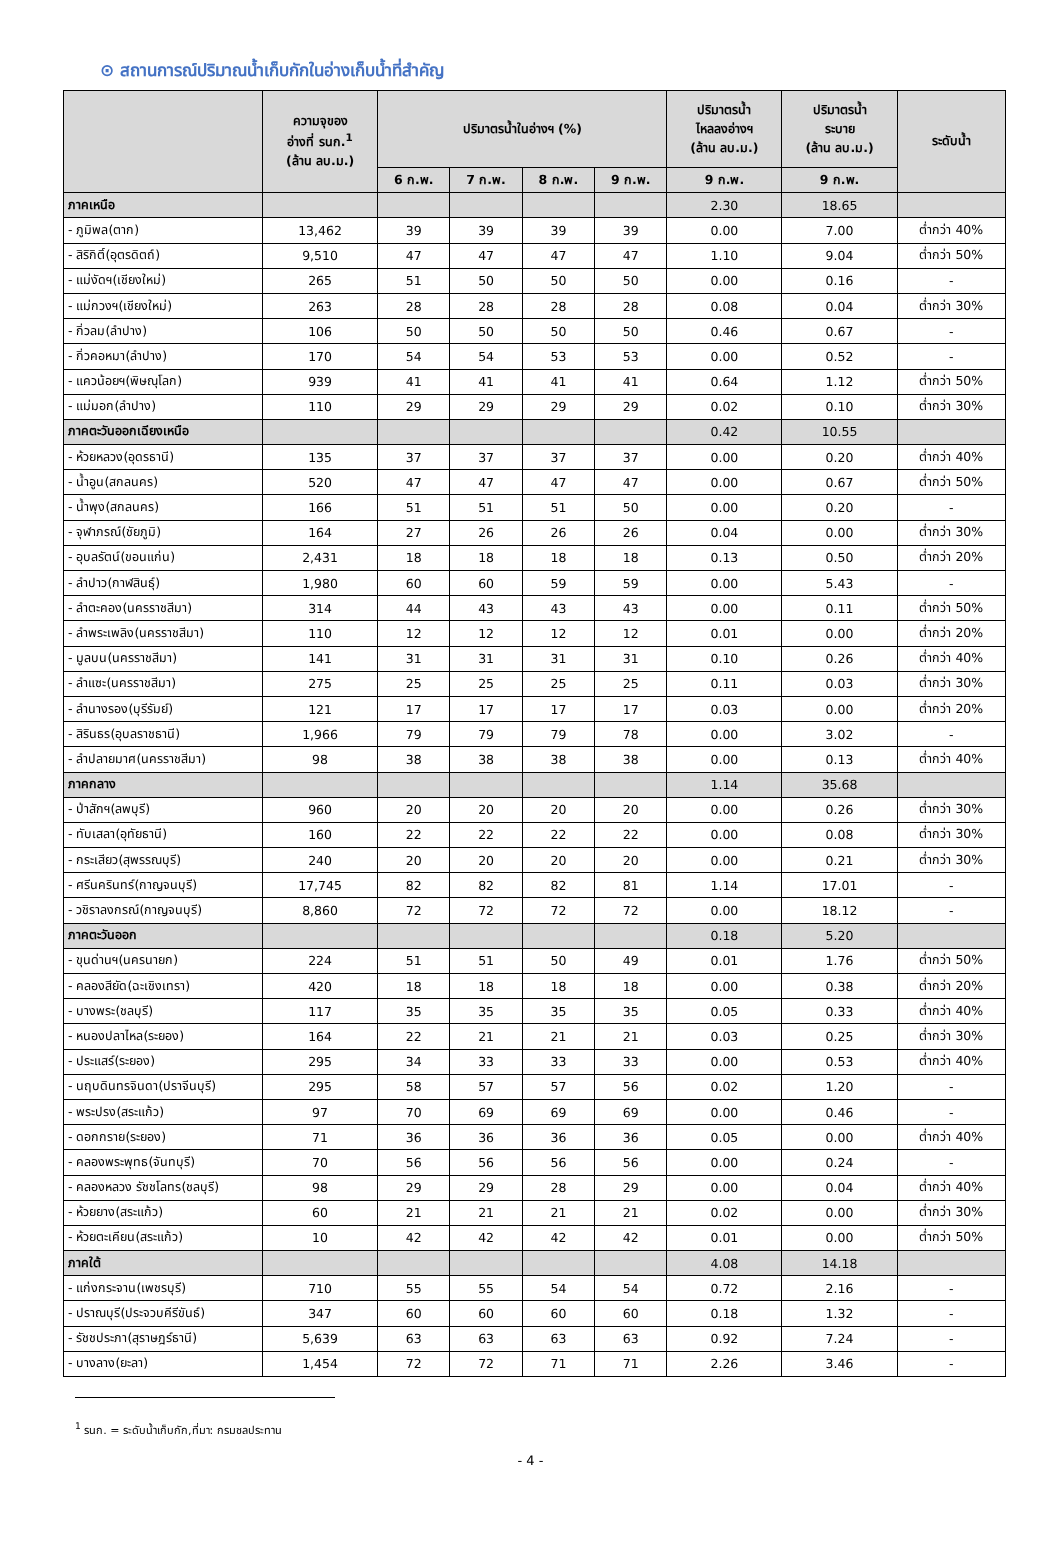⊙ สถานการณ์ปริมาณน้ำเก็บกักในอ่างเก็บน้ำที่สำคัญ
| | ความจุของ อ่างที่ รนก.<sup>1</sup> (ล้าน ลบ.ม.) | ปริมาตรน้ำในอ่างฯ (%) | | | | ปริมาตรน้ำ ไหลลงอ่างฯ (ล้าน ลบ.ม.) | ปริมาตรน้ำ ระบาย (ล้าน ลบ.ม.) | ระดับน้ำ |
| --- | --- | --- | --- | --- | --- | --- | --- | --- |
| | | 6 ก.พ. | 7 ก.พ. | 8 ก.พ. | 9 ก.พ. | 9 ก.พ. | 9 ก.พ. | |
| ภาคเหนือ | | | | | | 2.30 | 18.65 | |
| - ภูมิพล(ตาก) | 13,462 | 39 | 39 | 39 | 39 | 0.00 | 7.00 | ต่ำกว่า 40% |
| - สิริกิติ์(อุตรดิตถ์) | 9,510 | 47 | 47 | 47 | 47 | 1.10 | 9.04 | ต่ำกว่า 50% |
| - แม่งัดฯ(เชียงใหม่) | 265 | 51 | 50 | 50 | 50 | 0.00 | 0.16 | - |
| - แม่กวงฯ(เชียงใหม่) | 263 | 28 | 28 | 28 | 28 | 0.08 | 0.04 | ต่ำกว่า 30% |
| - กิ่วลม(ลำปาง) | 106 | 50 | 50 | 50 | 50 | 0.46 | 0.67 | - |
| - กิ่วคอหมา(ลำปาง) | 170 | 54 | 54 | 53 | 53 | 0.00 | 0.52 | - |
| - แควน้อยฯ(พิษณุโลก) | 939 | 41 | 41 | 41 | 41 | 0.64 | 1.12 | ต่ำกว่า 50% |
| - แม่มอก(ลำปาง) | 110 | 29 | 29 | 29 | 29 | 0.02 | 0.10 | ต่ำกว่า 30% |
| ภาคตะวันออกเฉียงเหนือ | | | | | | 0.42 | 10.55 | |
| - ห้วยหลวง(อุดรธานี) | 135 | 37 | 37 | 37 | 37 | 0.00 | 0.20 | ต่ำกว่า 40% |
| - น้ำอูน(สกลนคร) | 520 | 47 | 47 | 47 | 47 | 0.00 | 0.67 | ต่ำกว่า 50% |
| - น้ำพุง(สกลนคร) | 166 | 51 | 51 | 51 | 50 | 0.00 | 0.20 | - |
| - จุฬาภรณ์(ชัยภูมิ) | 164 | 27 | 26 | 26 | 26 | 0.04 | 0.00 | ต่ำกว่า 30% |
| - อุบลรัตน์(ขอนแก่น) | 2,431 | 18 | 18 | 18 | 18 | 0.13 | 0.50 | ต่ำกว่า 20% |
| - ลำปาว(กาฬสินธุ์) | 1,980 | 60 | 60 | 59 | 59 | 0.00 | 5.43 | - |
| - ลำตะคอง(นครราชสีมา) | 314 | 44 | 43 | 43 | 43 | 0.00 | 0.11 | ต่ำกว่า 50% |
| - ลำพระเพลิง(นครราชสีมา) | 110 | 12 | 12 | 12 | 12 | 0.01 | 0.00 | ต่ำกว่า 20% |
| - มูลบน(นครราชสีมา) | 141 | 31 | 31 | 31 | 31 | 0.10 | 0.26 | ต่ำกว่า 40% |
| - ลำแซะ(นครราชสีมา) | 275 | 25 | 25 | 25 | 25 | 0.11 | 0.03 | ต่ำกว่า 30% |
| - ลำนางรอง(บุรีรัมย์) | 121 | 17 | 17 | 17 | 17 | 0.03 | 0.00 | ต่ำกว่า 20% |
| - สิรินธร(อุบลราชธานี) | 1,966 | 79 | 79 | 79 | 78 | 0.00 | 3.02 | - |
| - ลำปลายมาศ(นครราชสีมา) | 98 | 38 | 38 | 38 | 38 | 0.00 | 0.13 | ต่ำกว่า 40% |
| ภาคกลาง | | | | | | 1.14 | 35.68 | |
| - ป่าสักฯ(ลพบุรี) | 960 | 20 | 20 | 20 | 20 | 0.00 | 0.26 | ต่ำกว่า 30% |
| - ทับเสลา(อุทัยธานี) | 160 | 22 | 22 | 22 | 22 | 0.00 | 0.08 | ต่ำกว่า 30% |
| - กระเสียว(สุพรรณบุรี) | 240 | 20 | 20 | 20 | 20 | 0.00 | 0.21 | ต่ำกว่า 30% |
| - ศรีนครินทร์(กาญจนบุรี) | 17,745 | 82 | 82 | 82 | 81 | 1.14 | 17.01 | - |
| - วชิราลงกรณ์(กาญจนบุรี) | 8,860 | 72 | 72 | 72 | 72 | 0.00 | 18.12 | - |
| ภาคตะวันออก | | | | | | 0.18 | 5.20 | |
| - ขุนด่านฯ(นครนายก) | 224 | 51 | 51 | 50 | 49 | 0.01 | 1.76 | ต่ำกว่า 50% |
| - คลองสียัด(ฉะเชิงเทรา) | 420 | 18 | 18 | 18 | 18 | 0.00 | 0.38 | ต่ำกว่า 20% |
| - บางพระ(ชลบุรี) | 117 | 35 | 35 | 35 | 35 | 0.05 | 0.33 | ต่ำกว่า 40% |
| - หนองปลาไหล(ระยอง) | 164 | 22 | 21 | 21 | 21 | 0.03 | 0.25 | ต่ำกว่า 30% |
| - ประแสร์(ระยอง) | 295 | 34 | 33 | 33 | 33 | 0.00 | 0.53 | ต่ำกว่า 40% |
| - นฤบดินทรจินดา(ปราจีนบุรี) | 295 | 58 | 57 | 57 | 56 | 0.02 | 1.20 | - |
| - พระปรง(สระแก้ว) | 97 | 70 | 69 | 69 | 69 | 0.00 | 0.46 | - |
| - ดอกกราย(ระยอง) | 71 | 36 | 36 | 36 | 36 | 0.05 | 0.00 | ต่ำกว่า 40% |
| - คลองพระพุทธ(จันทบุรี) | 70 | 56 | 56 | 56 | 56 | 0.00 | 0.24 | - |
| - คลองหลวง รัชชโลทร(ชลบุรี) | 98 | 29 | 29 | 28 | 29 | 0.00 | 0.04 | ต่ำกว่า 40% |
| - ห้วยยาง(สระแก้ว) | 60 | 21 | 21 | 21 | 21 | 0.02 | 0.00 | ต่ำกว่า 30% |
| - ห้วยตะเคียน(สระแก้ว) | 10 | 42 | 42 | 42 | 42 | 0.01 | 0.00 | ต่ำกว่า 50% |
| ภาคใต้ | | | | | | 4.08 | 14.18 | |
| - แก่งกระจาน(เพชรบุรี) | 710 | 55 | 55 | 54 | 54 | 0.72 | 2.16 | - |
| - ปราณบุรี(ประจวบคีรีขันธ์) | 347 | 60 | 60 | 60 | 60 | 0.18 | 1.32 | - |
| - รัชชประภา(สุราษฎร์ธานี) | 5,639 | 63 | 63 | 63 | 63 | 0.92 | 7.24 | - |
| - บางลาง(ยะลา) | 1,454 | 72 | 72 | 71 | 71 | 2.26 | 3.46 | - |
<sup>1</sup> รนก. = ระดับน้ำเก็บกัก,ที่มา: กรมชลประทาน
- 4 -